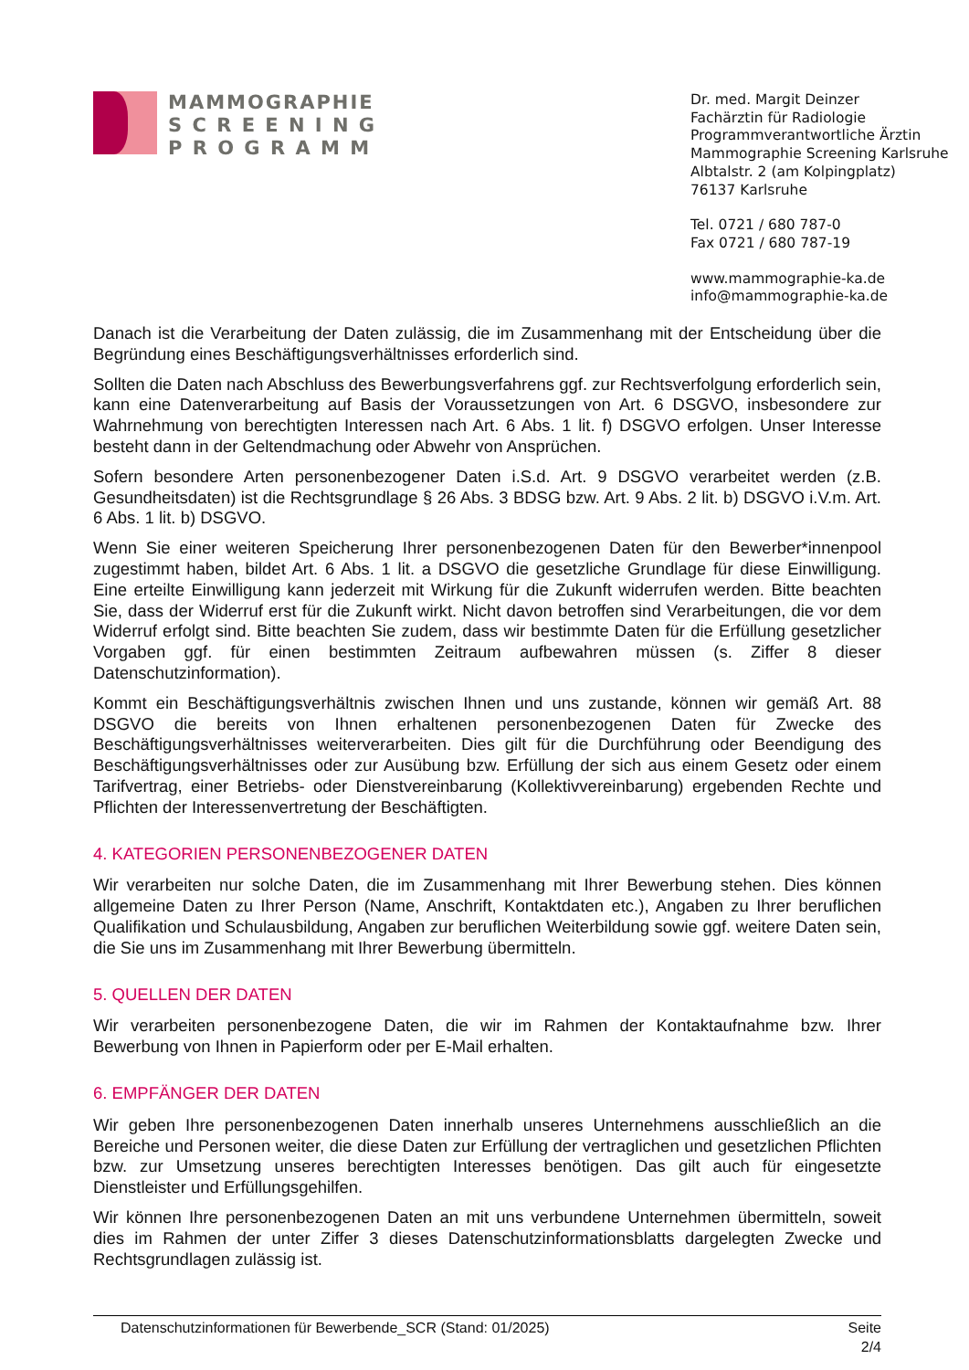MAMMOGRAPHIE
S C R E E N I N G
P R O G R A M M
Dr. med. Margit Deinzer
Fachärztin für Radiologie
Programmverantwortliche Ärztin
Mammographie Screening Karlsruhe
Albtalstr. 2 (am Kolpingplatz)
76137 Karlsruhe
Tel. 0721 / 680 787-0
Fax 0721 / 680 787-19
www.mammographie-ka.de
info@mammographie-ka.de
Danach ist die Verarbeitung der Daten zulässig, die im Zusammenhang mit der Entscheidung über die Begründung eines Beschäftigungsverhältnisses erforderlich sind.
Sollten die Daten nach Abschluss des Bewerbungsverfahrens ggf. zur Rechtsverfolgung erforderlich sein, kann eine Datenverarbeitung auf Basis der Voraussetzungen von Art. 6 DSGVO, insbesondere zur Wahrnehmung von berechtigten Interessen nach Art. 6 Abs. 1 lit. f) DSGVO erfolgen. Unser Interesse besteht dann in der Geltendmachung oder Abwehr von Ansprüchen.
Sofern besondere Arten personenbezogener Daten i.S.d. Art. 9 DSGVO verarbeitet werden (z.B. Gesundheitsdaten) ist die Rechtsgrundlage § 26 Abs. 3 BDSG bzw. Art. 9 Abs. 2 lit. b) DSGVO i.V.m. Art. 6 Abs. 1 lit. b) DSGVO.
Wenn Sie einer weiteren Speicherung Ihrer personenbezogenen Daten für den Bewerber*innenpool zugestimmt haben, bildet Art. 6 Abs. 1 lit. a DSGVO die gesetzliche Grundlage für diese Einwilligung. Eine erteilte Einwilligung kann jederzeit mit Wirkung für die Zukunft widerrufen werden. Bitte beachten Sie, dass der Widerruf erst für die Zukunft wirkt. Nicht davon betroffen sind Verarbeitungen, die vor dem Widerruf erfolgt sind. Bitte beachten Sie zudem, dass wir bestimmte Daten für die Erfüllung gesetzlicher Vorgaben ggf. für einen bestimmten Zeitraum aufbewahren müssen (s. Ziffer 8 dieser Datenschutzinformation).
Kommt ein Beschäftigungsverhältnis zwischen Ihnen und uns zustande, können wir gemäß Art. 88 DSGVO die bereits von Ihnen erhaltenen personenbezogenen Daten für Zwecke des Beschäftigungsverhältnisses weiterverarbeiten. Dies gilt für die Durchführung oder Beendigung des Beschäftigungsverhältnisses oder zur Ausübung bzw. Erfüllung der sich aus einem Gesetz oder einem Tarifvertrag, einer Betriebs- oder Dienstvereinbarung (Kollektivvereinbarung) ergebenden Rechte und Pflichten der Interessenvertretung der Beschäftigten.
4. KATEGORIEN PERSONENBEZOGENER DATEN
Wir verarbeiten nur solche Daten, die im Zusammenhang mit Ihrer Bewerbung stehen. Dies können allgemeine Daten zu Ihrer Person (Name, Anschrift, Kontaktdaten etc.), Angaben zu Ihrer beruflichen Qualifikation und Schulausbildung, Angaben zur beruflichen Weiterbildung sowie ggf. weitere Daten sein, die Sie uns im Zusammenhang mit Ihrer Bewerbung übermitteln.
5. QUELLEN DER DATEN
Wir verarbeiten personenbezogene Daten, die wir im Rahmen der Kontaktaufnahme bzw. Ihrer Bewerbung von Ihnen in Papierform oder per E-Mail erhalten.
6. EMPFÄNGER DER DATEN
Wir geben Ihre personenbezogenen Daten innerhalb unseres Unternehmens ausschließlich an die Bereiche und Personen weiter, die diese Daten zur Erfüllung der vertraglichen und gesetzlichen Pflichten bzw. zur Umsetzung unseres berechtigten Interesses benötigen. Das gilt auch für eingesetzte Dienstleister und Erfüllungsgehilfen.
Wir können Ihre personenbezogenen Daten an mit uns verbundene Unternehmen übermitteln, soweit dies im Rahmen der unter Ziffer 3 dieses Datenschutzinformationsblatts dargelegten Zwecke und Rechtsgrundlagen zulässig ist.
Datenschutzinformationen für Bewerbende_SCR (Stand: 01/2025) Seite
2/4